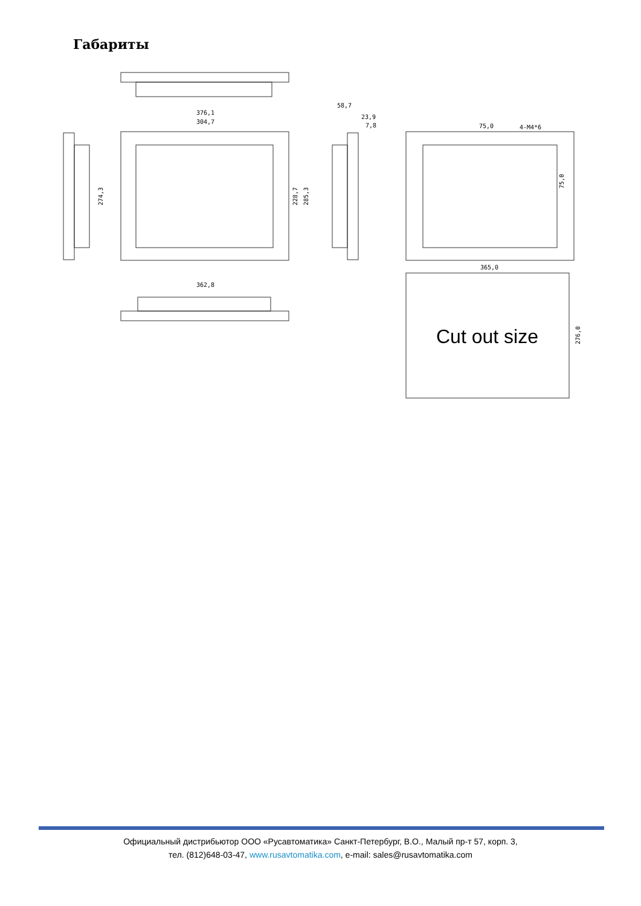Габариты
376,1
304,7
58,7
23,9
7,8
274,3
228,7
285,3
362,8
75,0
4-M4*6
75,0
365,0
276,0
Cut out size
Официальный дистрибьютор ООО «Русавтоматика» Санкт-Петербург, В.О., Малый пр-т 57, корп. 3,
тел. (812)648-03-47, www.rusavtomatika.com, e-mail: sales@rusavtomatika.com